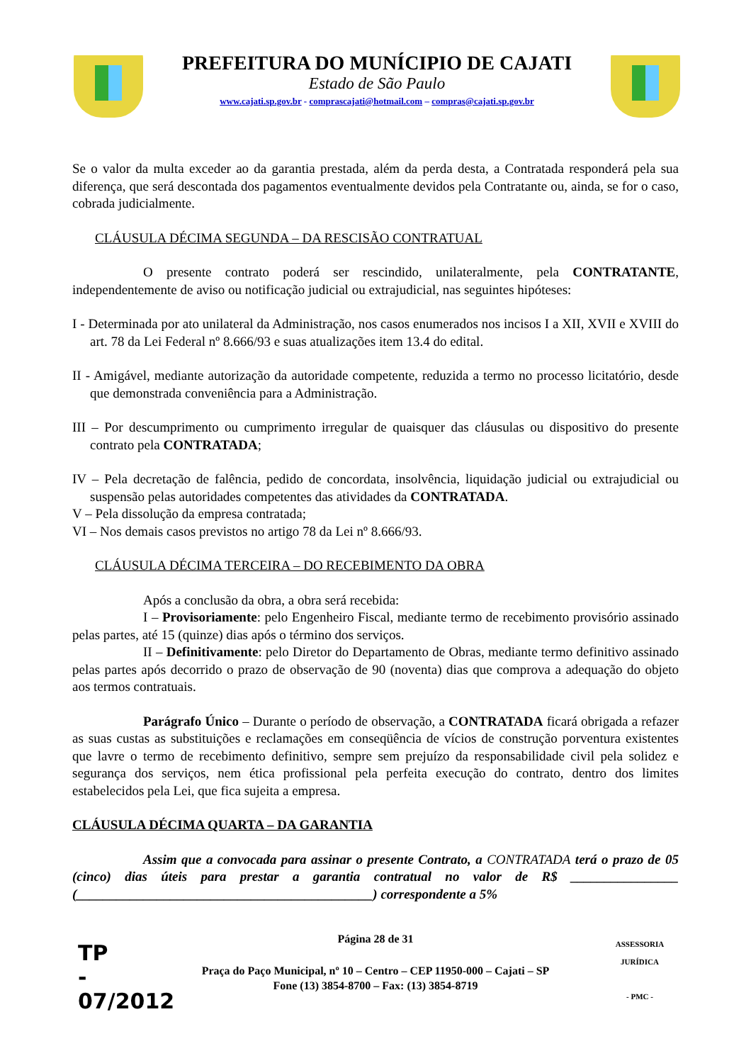PREFEITURA DO MUNÍCIPIO DE CAJATI
Estado de São Paulo
www.cajati.sp.gov.br - comprascajati@hotmail.com – compras@cajati.sp.gov.br
Se o valor da multa exceder ao da garantia prestada, além da perda desta, a Contratada responderá pela sua diferença, que será descontada dos pagamentos eventualmente devidos pela Contratante ou, ainda, se for o caso, cobrada judicialmente.
CLÁUSULA DÉCIMA SEGUNDA – DA RESCISÃO CONTRATUAL
O presente contrato poderá ser rescindido, unilateralmente, pela CONTRATANTE, independentemente de aviso ou notificação judicial ou extrajudicial, nas seguintes hipóteses:
I - Determinada por ato unilateral da Administração, nos casos enumerados nos incisos I a XII, XVII e XVIII do art. 78 da Lei Federal nº 8.666/93 e suas atualizações item 13.4 do edital.
II - Amigável, mediante autorização da autoridade competente, reduzida a termo no processo licitatório, desde que demonstrada conveniência para a Administração.
III – Por descumprimento ou cumprimento irregular de quaisquer das cláusulas ou dispositivo do presente contrato pela CONTRATADA;
IV – Pela decretação de falência, pedido de concordata, insolvência, liquidação judicial ou extrajudicial ou suspensão pelas autoridades competentes das atividades da CONTRATADA.
V – Pela dissolução da empresa contratada;
VI – Nos demais casos previstos no artigo 78 da Lei nº 8.666/93.
CLÁUSULA DÉCIMA TERCEIRA – DO RECEBIMENTO DA OBRA
Após a conclusão da obra, a obra será recebida:
I – Provisoriamente: pelo Engenheiro Fiscal, mediante termo de recebimento provisório assinado pelas partes, até 15 (quinze) dias após o término dos serviços.
II – Definitivamente: pelo Diretor do Departamento de Obras, mediante termo definitivo assinado pelas partes após decorrido o prazo de observação de 90 (noventa) dias que comprova a adequação do objeto aos termos contratuais.
Parágrafo Único – Durante o período de observação, a CONTRATADA ficará obrigada a refazer as suas custas as substituições e reclamações em conseqüência de vícios de construção porventura existentes que lavre o termo de recebimento definitivo, sempre sem prejuízo da responsabilidade civil pela solidez e segurança dos serviços, nem ética profissional pela perfeita execução do contrato, dentro dos limites estabelecidos pela Lei, que fica sujeita a empresa.
CLÁUSULA DÉCIMA QUARTA – DA GARANTIA
Assim que a convocada para assinar o presente Contrato, a CONTRATADA terá o prazo de 05 (cinco) dias úteis para prestar a garantia contratual no valor de R$ ________________ (____________________________________________) correspondente a 5%
Página 28 de 31
Praça do Paço Municipal, nº 10 – Centro – CEP 11950-000 – Cajati – SP
Fone (13) 3854-8700 – Fax: (13) 3854-8719
TP
-
07/2012
ASSESSORIA JURÍDICA
- PMC -